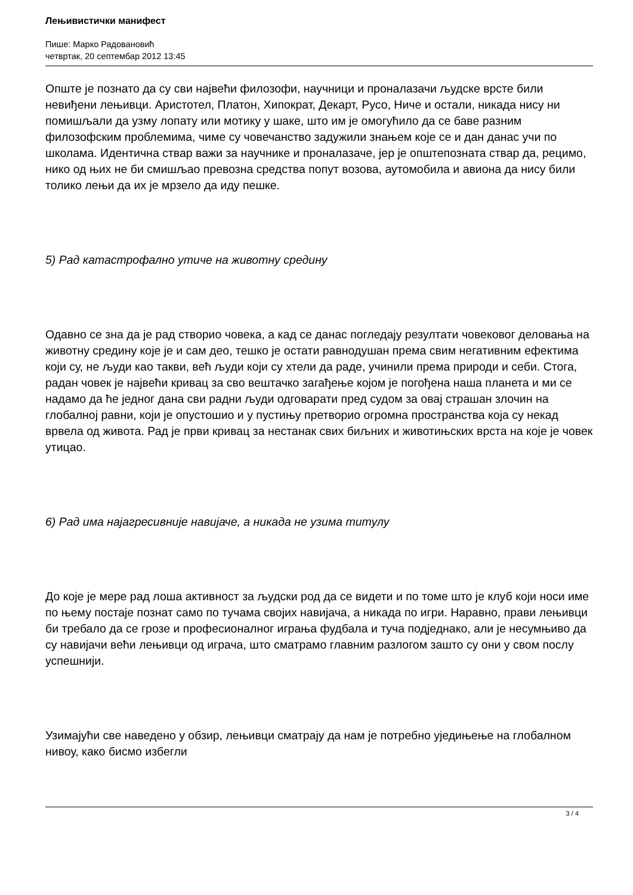Лењивистички манифест
Пише: Марко Радовановић
четвртак, 20 септембар 2012 13:45
Опште је познато да су сви највећи филозофи, научници и проналазачи људске врсте били невиђени лењивци. Аристотел, Платон, Хипократ, Декарт, Русо, Ниче и остали, никада нису ни помишљали да узму лопату или мотику у шаке, што им је омогућило да се баве разним филозофским проблемима, чиме су човечанство задужили знањем које се и дан данас учи по школама. Идентична ствар важи за научнике и проналазаче, јер је општепозната ствар да, рецимо, нико од њих не би смишљао превозна средства попут возова, аутомобила и авиона да нису били толико лењи да их је мрзело да иду пешке.
5) Рад катастрофално утиче на животну средину
Одавно се зна да је рад створио човека, а кад се данас погледају резултати човековог деловања на животну средину које је и сам део, тешко је остати равнодушан према свим негативним ефектима који су, не људи као такви, већ људи који су хтели да раде, учинили према природи и себи. Стога, радан човек је највећи кривац за сво вештачко загађење којом је погођена наша планета и ми се надамо да ће једног дана сви радни људи одговарати пред судом за овај страшан злочин на глобалној равни, који је опустошио и у пустињу претворио огромна пространства која су некад врвела од живота. Рад је први кривац за нестанак свих биљних и животињских врста на које је човек утицао.
6) Рад има најагресивније навијаче, а никада не узима титулу
До које је мере рад лоша активност за људски род да се видети и по томе што је клуб који носи име по њему постаје познат само по тучама својих навијача, а никада по игри. Наравно, прави лењивци би требало да се грозе и професионалног играња фудбала и туча подједнако, али је несумњиво да су навијачи већи лењивци од играча, што сматрамо главним разлогом зашто су они у свом послу успешнији.
Узимајући све наведено у обзир, лењивци сматрају да нам је потребно уједињење на глобалном нивоу, како бисмо избегли
3 / 4